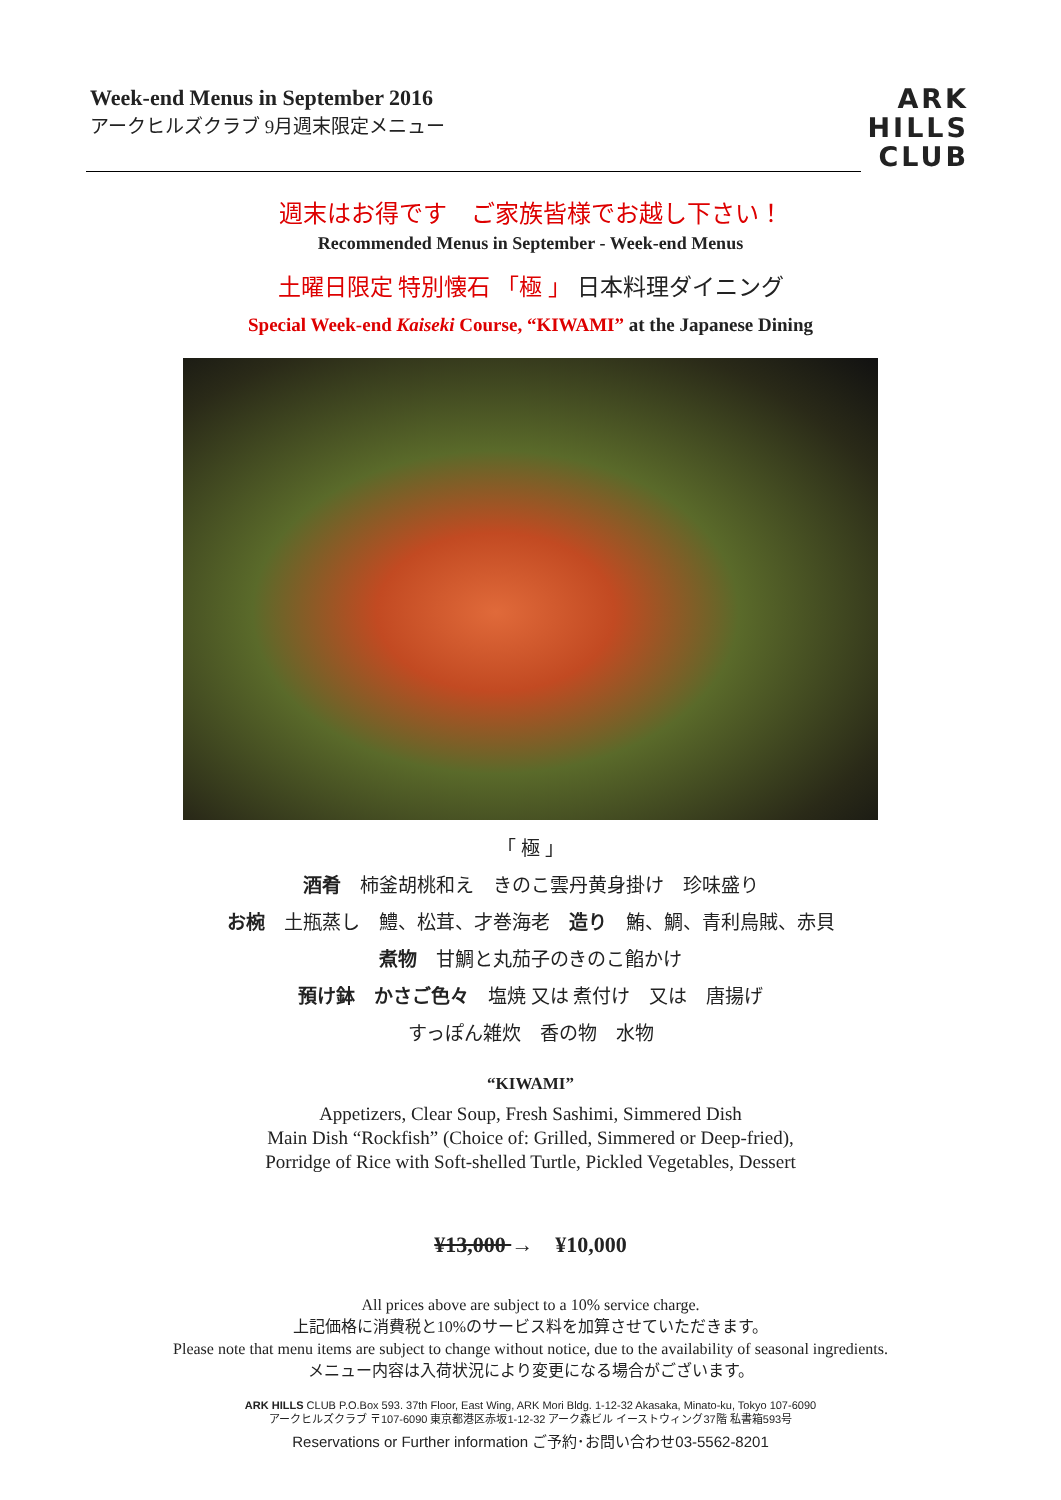Week-end Menus in September 2016
アークヒルズクラブ 9月週末限定メニュー
ARK
HILLS
CLUB
週末はお得です　ご家族皆様でお越し下さい！
Recommended Menus in September - Week-end Menus
土曜日限定 特別懐石 「極 」 日本料理ダイニング
Special Week-end Kaiseki Course, “KIWAMI” at the Japanese Dining
「 極 」
酒肴　柿釜胡桃和え　きのこ雲丹黄身掛け　珍味盛り
お椀　土瓶蒸し　鱧、松茸、才巻海老　造り　鮪、鯛、青利烏賊、赤貝
煮物　甘鯛と丸茄子のきのこ餡かけ
預け鉢　かさご色々　塩焼 又は 煮付け　又は　唐揚げ
すっぽん雑炊　香の物　水物
“KIWAMI”
Appetizers, Clear Soup, Fresh Sashimi, Simmered Dish
Main Dish “Rockfish” (Choice of: Grilled, Simmered or Deep-fried),
Porridge of Rice with Soft-shelled Turtle, Pickled Vegetables, Dessert
¥13,000 →　¥10,000
All prices above are subject to a 10% service charge.
上記価格に消費税と10%のサービス料を加算させていただきます。
Please note that menu items are subject to change without notice, due to the availability of seasonal ingredients.
メニュー内容は入荷状況により変更になる場合がございます。
ARK HILLS CLUB P.O.Box 593. 37th Floor, East Wing, ARK Mori Bldg. 1-12-32 Akasaka, Minato-ku, Tokyo 107-6090
アークヒルズクラブ 〒107-6090 東京都港区赤坂1-12-32 アーク森ビル イーストウィング37階 私書箱593号
Reservations or Further information ご予約･お問い合わせ03-5562-8201